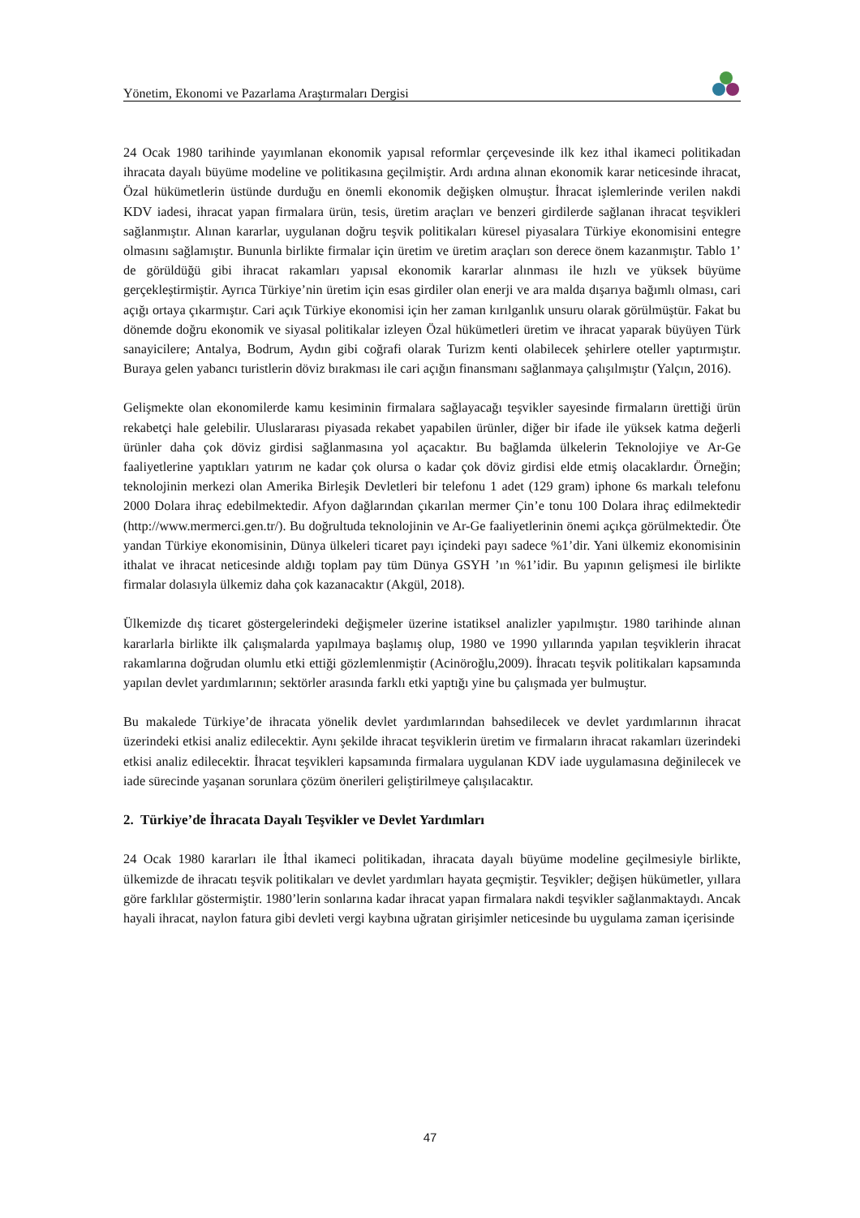Yönetim, Ekonomi ve Pazarlama Araştırmaları Dergisi
24 Ocak 1980 tarihinde yayımlanan ekonomik yapısal reformlar çerçevesinde ilk kez ithal ikameci politikadan ihracata dayalı büyüme modeline ve politikasına geçilmiştir. Ardı ardına alınan ekonomik karar neticesinde ihracat, Özal hükümetlerin üstünde durduğu en önemli ekonomik değişken olmuştur. İhracat işlemlerinde verilen nakdi KDV iadesi, ihracat yapan firmalara ürün, tesis, üretim araçları ve benzeri girdilerde sağlanan ihracat teşvikleri sağlanmıştır. Alınan kararlar, uygulanan doğru teşvik politikaları küresel piyasalara Türkiye ekonomisini entegre olmasını sağlamıştır. Bununla birlikte firmalar için üretim ve üretim araçları son derece önem kazanmıştır. Tablo 1’ de görüldüğü gibi ihracat rakamları yapısal ekonomik kararlar alınması ile hızlı ve yüksek büyüme gerçekleştirmiştir. Ayrıca Türkiye’nin üretim için esas girdiler olan enerji ve ara malda dışarıya bağımlı olması, cari açığı ortaya çıkarmıştır. Cari açık Türkiye ekonomisi için her zaman kırılganlık unsuru olarak görülmüştür. Fakat bu dönemde doğru ekonomik ve siyasal politikalar izleyen Özal hükümetleri üretim ve ihracat yaparak büyüyen Türk sanayicilere; Antalya, Bodrum, Aydın gibi coğrafi olarak Turizm kenti olabilecek şehirlere oteller yaptırmıştır. Buraya gelen yabancı turistlerin döviz bırakması ile cari açığın finansmanı sağlanmaya çalışılmıştır (Yalçın, 2016).
Gelişmekte olan ekonomilerde kamu kesiminin firmalara sağlayacağı teşvikler sayesinde firmaların ürettiği ürün rekabetçi hale gelebilir. Uluslararası piyasada rekabet yapabilen ürünler, diğer bir ifade ile yüksek katma değerli ürünler daha çok döviz girdisi sağlanmasına yol açacaktır. Bu bağlamda ülkelerin Teknolojiye ve Ar-Ge faaliyetlerine yaptıkları yatırım ne kadar çok olursa o kadar çok döviz girdisi elde etmiş olacaklardır. Örneğin; teknolojinin merkezi olan Amerika Birleşik Devletleri bir telefonu 1 adet (129 gram) iphone 6s markalı telefonu 2000 Dolara ihraç edebilmektedir. Afyon dağlarından çıkarılan mermer Çin’e tonu 100 Dolara ihraç edilmektedir (http://www.mermerci.gen.tr/). Bu doğrultuda teknolojinin ve Ar-Ge faaliyetlerinin önemi açıkça görülmektedir. Öte yandan Türkiye ekonomisinin, Dünya ülkeleri ticaret payı içindeki payı sadece %1’dir. Yani ülkemiz ekonomisinin ithalat ve ihracat neticesinde aldığı toplam pay tüm Dünya GSYH ’ın %1’idir. Bu yapının gelişmesi ile birlikte firmalar dolasıyla ülkemiz daha çok kazanacaktır (Akgül, 2018).
Ülkemizde dış ticaret göstergelerindeki değişmeler üzerine istatiksel analizler yapılmıştır. 1980 tarihinde alınan kararlarla birlikte ilk çalışmalarda yapılmaya başlamış olup, 1980 ve 1990 yıllarında yapılan teşviklerin ihracat rakamlarına doğrudan olumlu etki ettiği gözlemlenmiştir (Acinöroğlu,2009). İhracatı teşvik politikaları kapsamında yapılan devlet yardımlarının; sektörler arasında farklı etki yaptığı yine bu çalışmada yer bulmuştur.
Bu makalede Türkiye’de ihracata yönelik devlet yardımlarından bahsedilecek ve devlet yardımlarının ihracat üzerindeki etkisi analiz edilecektir. Aynı şekilde ihracat teşviklerin üretim ve firmaların ihracat rakamları üzerindeki etkisi analiz edilecektir. İhracat teşvikleri kapsamında firmalara uygulanan KDV iade uygulamasına değinilecek ve iade sürecinde yaşanan sorunlara çözüm önerileri geliştirilmeye çalışılacaktır.
2. Türkiye’de İhracata Dayalı Teşvikler ve Devlet Yardımları
24 Ocak 1980 kararları ile İthal ikameci politikadan, ihracata dayalı büyüme modeline geçilmesiyle birlikte, ülkemizde de ihracatı teşvik politikaları ve devlet yardımları hayata geçmiştir. Teşvikler; değişen hükümetler, yıllara göre farklılar göstermiştir. 1980’lerin sonlarına kadar ihracat yapan firmalara nakdi teşvikler sağlanmaktaydı. Ancak hayali ihracat, naylon fatura gibi devleti vergi kaybına uğratan girişimler neticesinde bu uygulama zaman içerisinde
47